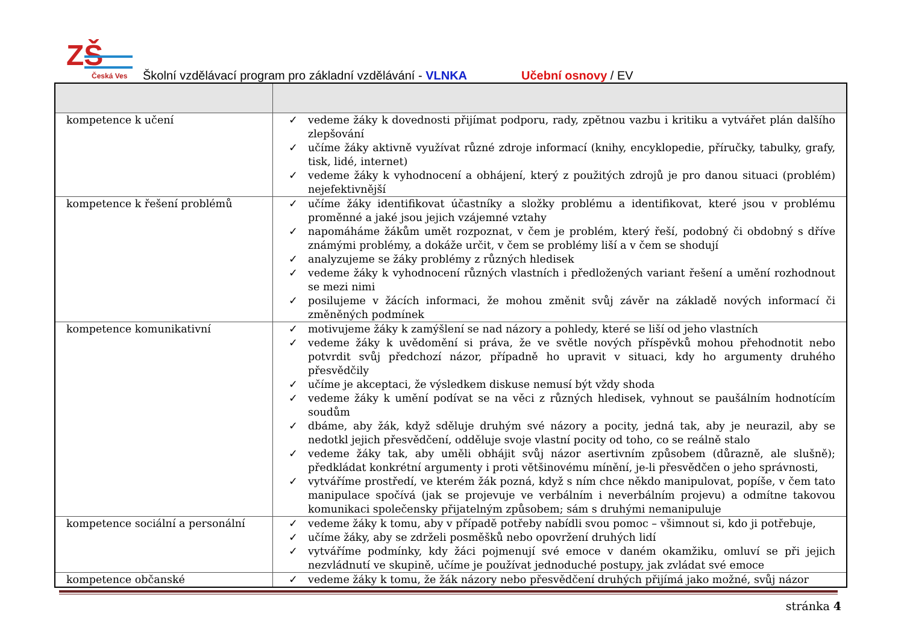ZŠ
Česká Ves
Školní vzdělávací program pro základní vzdělávání - VLNKA Učební osnovy / EV
| kompetence k učení | ✓ vedeme žáky k dovednosti přijímat podporu, rady, zpětnou vazbu i kritiku a vytvářet plán dalšího zlepšování ✓ učíme žáky aktivně využívat různé zdroje informací (knihy, encyklopedie, příručky, tabulky, grafy, tisk, lidé, internet) ✓ vedeme žáky k vyhodnocení a obhájení, který z použitých zdrojů je pro danou situaci (problém) nejefektivnější |
| kompetence k řešení problémů | ✓ učíme žáky identifikovat účastníky a složky problému a identifikovat, které jsou v problému proměnné a jaké jsou jejich vzájemné vztahy ✓ napomáháme žákům umět rozpoznat, v čem je problém, který řeší, podobný či obdobný s dříve známými problémy, a dokáže určit, v čem se problémy liší a v čem se shodují ✓ analyzujeme se žáky problémy z různých hledisek ✓ vedeme žáky k vyhodnocení různých vlastních i předložených variant řešení a umění rozhodnout se mezi nimi ✓ posilujeme v žácích informaci, že mohou změnit svůj závěr na základě nových informací či změněných podmínek |
| kompetence komunikativní | ✓ motivujeme žáky k zamýšlení se nad názory a pohledy, které se liší od jeho vlastních ✓ vedeme žáky k uvědomění si práva, že ve světle nových příspěvků mohou přehodnotit nebo potvrdit svůj předchozí názor, případně ho upravit v situaci, kdy ho argumenty druhého přesvědčily ✓ učíme je akceptaci, že výsledkem diskuse nemusí být vždy shoda ✓ vedeme žáky k umění podívat se na věci z různých hledisek, vyhnout se paušálním hodnotícím soudům ✓ dbáme, aby žák, když sděluje druhým své názory a pocity, jedná tak, aby je neurazil, aby se nedotkl jejich přesvědčení, odděluje svoje vlastní pocity od toho, co se reálně stalo ✓ vedeme žáky tak, aby uměli obhájit svůj názor asertivním způsobem (důrazně, ale slušně); předkládat konkrétní argumenty i proti většinovému mínění, je-li přesvědčen o jeho správnosti, ✓ vytváříme prostředí, ve kterém žák pozná, když s ním chce někdo manipulovat, popíše, v čem tato manipulace spočívá (jak se projevuje ve verbálním i neverbálním projevu) a odmítne takovou komunikaci společensky přijatelným způsobem; sám s druhými nemanipuluje |
| kompetence sociální a personální | ✓ vedeme žáky k tomu, aby v případě potřeby nabídli svou pomoc – všimnout si, kdo ji potřebuje, ✓ učíme žáky, aby se zdrželi posměšků nebo opovržení druhých lidí ✓ vytváříme podmínky, kdy žáci pojmenují své emoce v daném okamžiku, omluví se při jejich nezvládnutí ve skupině, učíme je používat jednoduché postupy, jak zvládat své emoce |
| kompetence občanské | ✓ vedeme žáky k tomu, že žák názory nebo přesvědčení druhých přijímá jako možné, svůj názor |
stránka 4